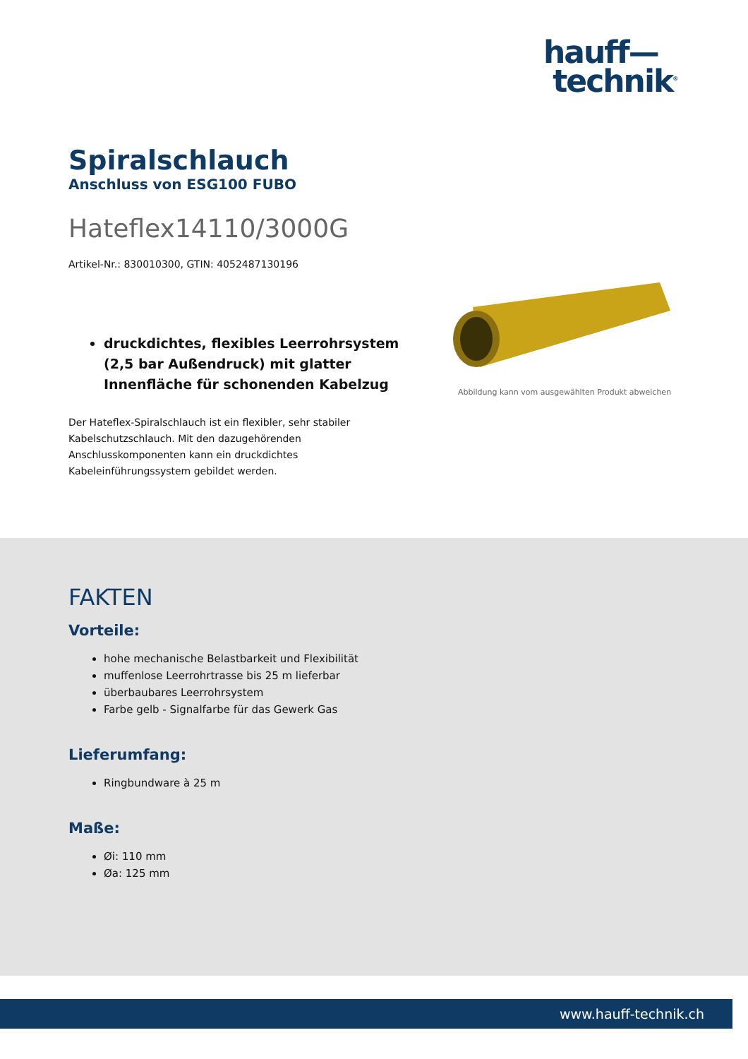hauff—
technik<sup>®</sup>
Spiralschlauch
Anschluss von ESG100 FUBO
Hateflex14110/3000G
Artikel-Nr.: 830010300, GTIN: 4052487130196
druckdichtes, flexibles Leerrohrsystem (2,5 bar Außendruck) mit glatter Innenfläche für schonenden Kabelzug
Der Hateflex-Spiralschlauch ist ein flexibler, sehr stabiler Kabelschutzschlauch. Mit den dazugehörenden Anschlusskomponenten kann ein druckdichtes Kabeleinführungssystem gebildet werden.
Abbildung kann vom ausgewählten Produkt abweichen
FAKTEN
Vorteile:
hohe mechanische Belastbarkeit und Flexibilität
muffenlose Leerrohrtrasse bis 25 m lieferbar
überbaubares Leerrohrsystem
Farbe gelb - Signalfarbe für das Gewerk Gas
Lieferumfang:
Ringbundware à 25 m
Maße:
Øi: 110 mm
Øa: 125 mm
www.hauff-technik.ch